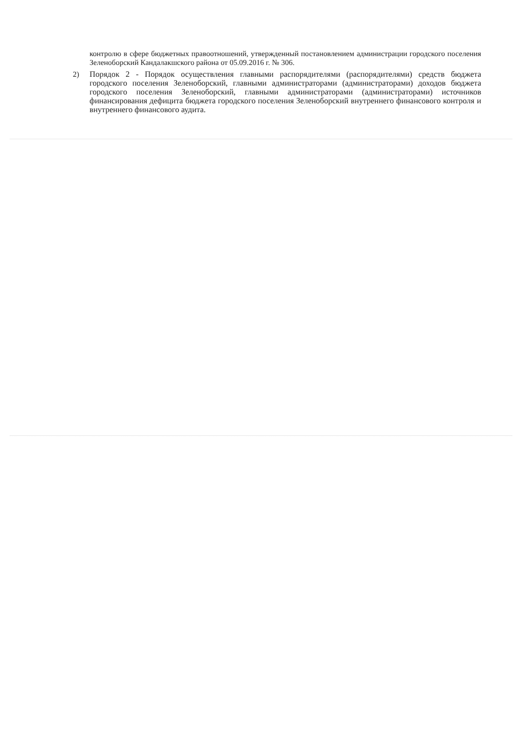контролю в сфере бюджетных правоотношений, утвержденный постановлением администрации городского поселения Зеленоборский Кандалакшского района от 05.09.2016 г. № 306.
2) Порядок 2 - Порядок осуществления главными распорядителями (распорядителями) средств бюджета городского поселения Зеленоборский, главными администраторами (администраторами) доходов бюджета городского поселения Зеленоборский, главными администраторами (администраторами) источников финансирования дефицита бюджета городского поселения Зеленоборский внутреннего финансового контроля и внутреннего финансового аудита.